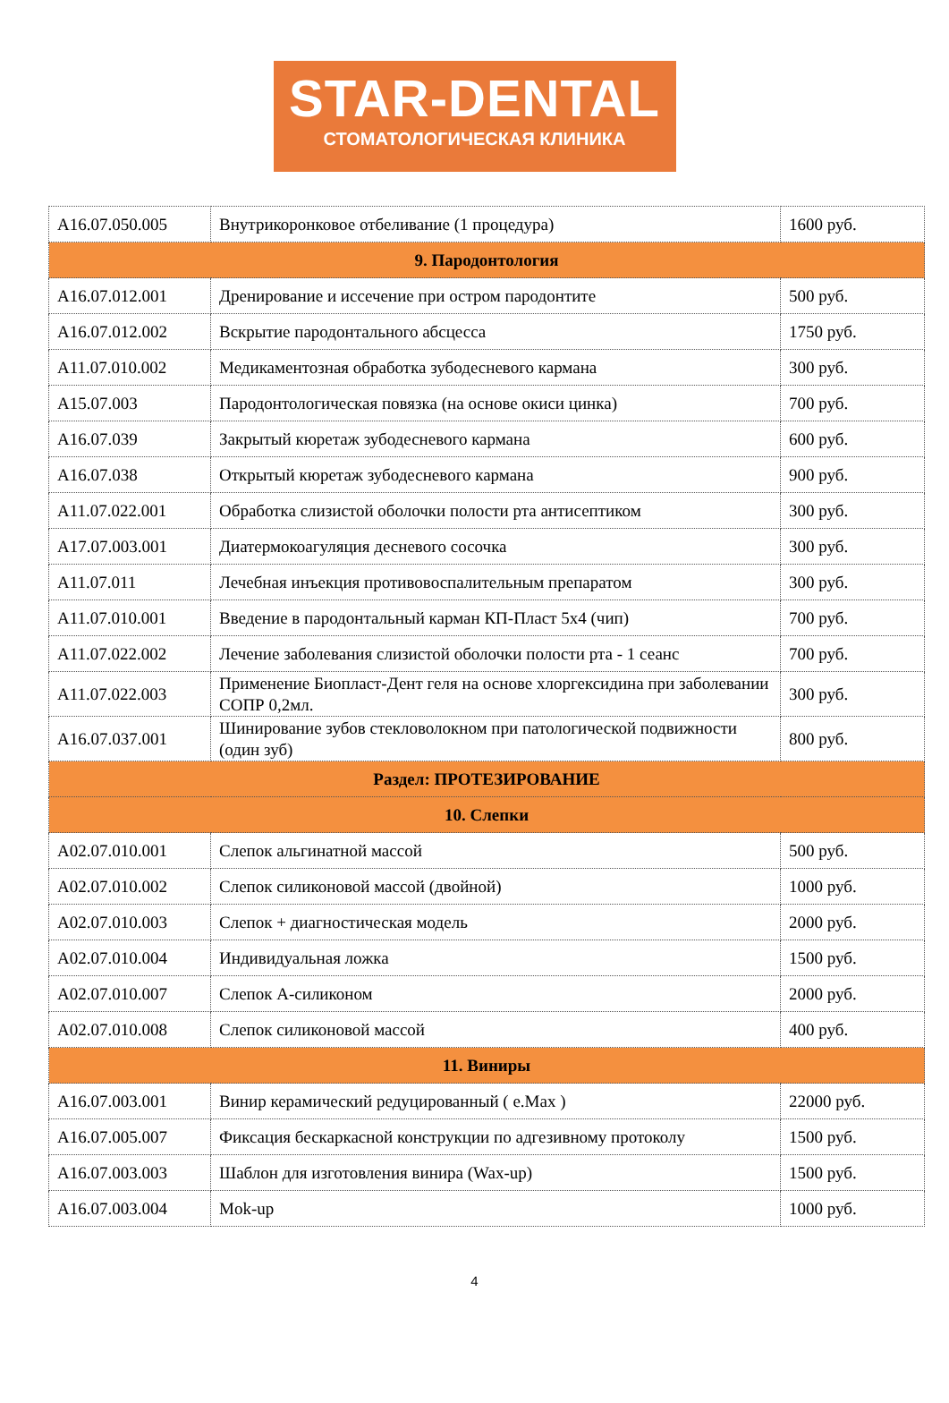STAR-DENTAL
СТОМАТОЛОГИЧЕСКАЯ КЛИНИКА
| A16.07.050.005 | Внутрикоронковое отбеливание (1 процедура) | 1600 руб. |
| 9. Пародонтология | | |
| A16.07.012.001 | Дренирование и иссечение при остром пародонтите | 500 руб. |
| A16.07.012.002 | Вскрытие пародонтального абсцесса | 1750 руб. |
| A11.07.010.002 | Медикаментозная обработка зубодесневого кармана | 300 руб. |
| A15.07.003 | Пародонтологическая повязка (на основе окиси цинка) | 700 руб. |
| A16.07.039 | Закрытый кюретаж зубодесневого кармана | 600 руб. |
| A16.07.038 | Открытый кюретаж зубодесневого кармана | 900 руб. |
| A11.07.022.001 | Обработка слизистой оболочки полости рта антисептиком | 300 руб. |
| A17.07.003.001 | Диатермокоагуляция десневого сосочка | 300 руб. |
| A11.07.011 | Лечебная инъекция противовоспалительным препаратом | 300 руб. |
| A11.07.010.001 | Введение в пародонтальный карман КП-Пласт 5х4 (чип) | 700 руб. |
| A11.07.022.002 | Лечение заболевания слизистой оболочки полости рта - 1 сеанс | 700 руб. |
| A11.07.022.003 | Применение Биопласт-Дент геля на основе хлоргексидина при заболевании СОПР 0,2мл. | 300 руб. |
| A16.07.037.001 | Шинирование зубов стекловолокном при патологической подвижности (один зуб) | 800 руб. |
| Раздел: ПРОТЕЗИРОВАНИЕ | | |
| 10. Слепки | | |
| A02.07.010.001 | Слепок альгинатной массой | 500 руб. |
| A02.07.010.002 | Слепок силиконовой массой (двойной) | 1000 руб. |
| A02.07.010.003 | Слепок + диагностическая модель | 2000 руб. |
| A02.07.010.004 | Индивидуальная ложка | 1500 руб. |
| A02.07.010.007 | Слепок А-силиконом | 2000 руб. |
| A02.07.010.008 | Слепок силиконовой массой | 400 руб. |
| 11. Виниры | | |
| A16.07.003.001 | Винир керамический редуцированный ( e.Max ) | 22000 руб. |
| A16.07.005.007 | Фиксация бескаркасной конструкции по адгезивному протоколу | 1500 руб. |
| A16.07.003.003 | Шаблон для изготовления винира (Wax-up) | 1500 руб. |
| A16.07.003.004 | Mok-up | 1000 руб. |
4